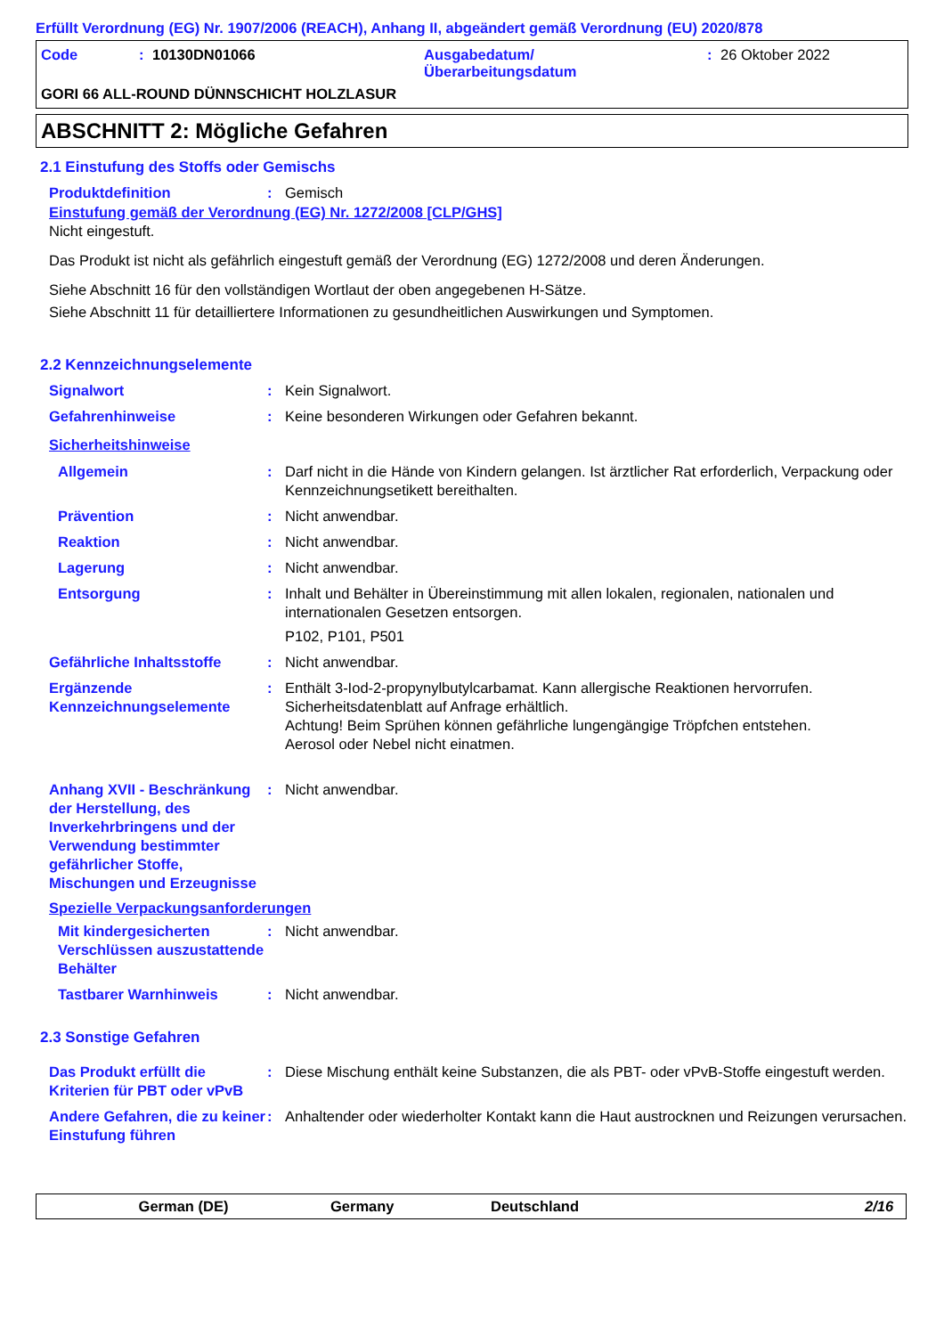Erfüllt Verordnung (EG) Nr. 1907/2006 (REACH), Anhang II, abgeändert gemäß Verordnung (EU) 2020/878
Code: 10130DN01066 Ausgabedatum/
Überarbeitungsdatum: 26 Oktober 2022
GORI 66 ALL-ROUND DÜNNSCHICHT HOLZLASUR
ABSCHNITT 2: Mögliche Gefahren
2.1 Einstufung des Stoffs oder Gemischs
Produktdefinition: Gemisch
Einstufung gemäß der Verordnung (EG) Nr. 1272/2008 [CLP/GHS]
Nicht eingestuft.
Das Produkt ist nicht als gefährlich eingestuft gemäß der Verordnung (EG) 1272/2008 und deren Änderungen.
Siehe Abschnitt 16 für den vollständigen Wortlaut der oben angegebenen H-Sätze.
Siehe Abschnitt 11 für detailliertere Informationen zu gesundheitlichen Auswirkungen und Symptomen.
2.2 Kennzeichnungselemente
Signalwort: Kein Signalwort.
Gefahrenhinweise: Keine besonderen Wirkungen oder Gefahren bekannt.
Sicherheitshinweise
Allgemein: Darf nicht in die Hände von Kindern gelangen. Ist ärztlicher Rat erforderlich, Verpackung oder Kennzeichnungsetikett bereithalten.
Prävention: Nicht anwendbar.
Reaktion: Nicht anwendbar.
Lagerung: Nicht anwendbar.
Entsorgung: Inhalt und Behälter in Übereinstimmung mit allen lokalen, regionalen, nationalen und internationalen Gesetzen entsorgen.
P102, P101, P501
Gefährliche Inhaltsstoffe: Nicht anwendbar.
Ergänzende Kennzeichnungselemente: Enthält 3-Iod-2-propynylbutylcarbamat. Kann allergische Reaktionen hervorrufen.
Sicherheitsdatenblatt auf Anfrage erhältlich.
Achtung! Beim Sprühen können gefährliche lungengängige Tröpfchen entstehen.
Aerosol oder Nebel nicht einatmen.
Anhang XVII - Beschränkung der Herstellung, des Inverkehrbringens und der Verwendung bestimmter gefährlicher Stoffe, Mischungen und Erzeugnisse: Nicht anwendbar.
Spezielle Verpackungsanforderungen
Mit kindergesicherten Verschlüssen auszustattende Behälter: Nicht anwendbar.
Tastbarer Warnhinweis: Nicht anwendbar.
2.3 Sonstige Gefahren
Das Produkt erfüllt die Kriterien für PBT oder vPvB: Diese Mischung enthält keine Substanzen, die als PBT- oder vPvB-Stoffe eingestuft werden.
Andere Gefahren, die zu keiner Einstufung führen: Anhaltender oder wiederholter Kontakt kann die Haut austrocknen und Reizungen verursachen.
German (DE) Germany Deutschland 2/16